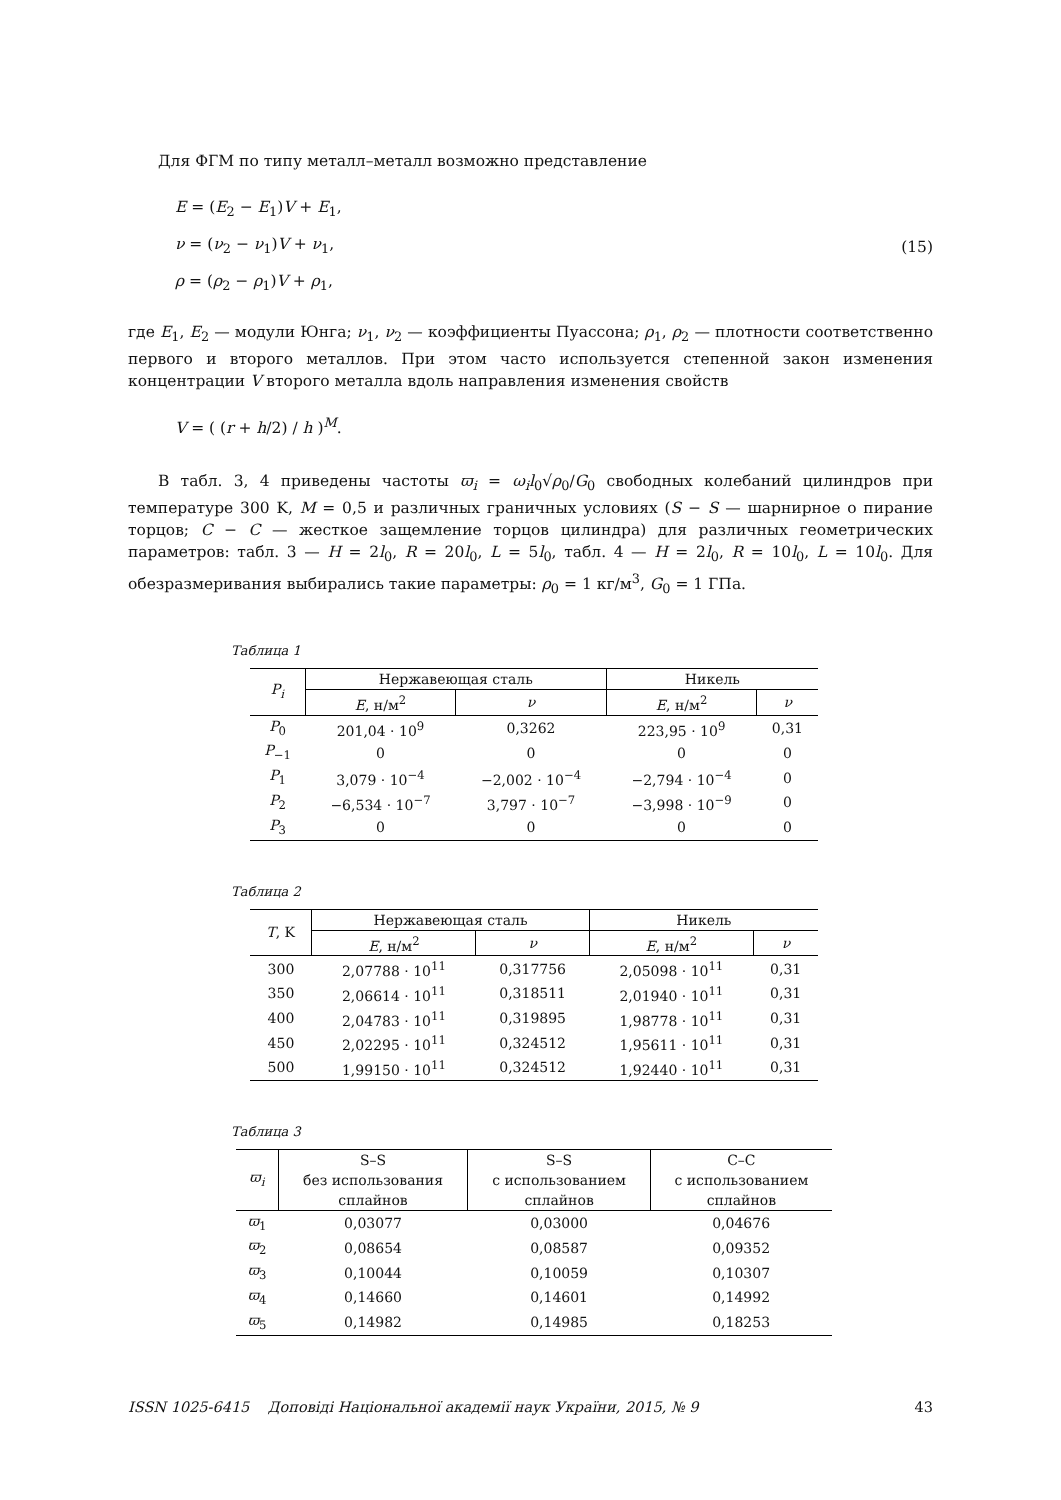Для ФГМ по типу металл–металл возможно представление
E = (E<sub>2</sub> − E<sub>1</sub>)V + E<sub>1</sub>,
ν = (ν<sub>2</sub> − ν<sub>1</sub>)V + ν<sub>1</sub>,
ρ = (ρ<sub>2</sub> − ρ<sub>1</sub>)V + ρ<sub>1</sub>,
(15)
где E<sub>1</sub>, E<sub>2</sub> — модули Юнга; ν<sub>1</sub>, ν<sub>2</sub> — коэффициенты Пуассона; ρ<sub>1</sub>, ρ<sub>2</sub> — плотности соответственно первого и второго металлов. При этом часто используется степенной закон изменения концентрации V второго металла вдоль направления изменения свойств
V = ( (r + h/2) / h )<sup>M</sup>.
В табл. 3, 4 приведены частоты ϖ<sub>i</sub> = ω<sub>i</sub>l<sub>0</sub>√ρ<sub>0</sub>/G<sub>0</sub> свободных колебаний цилиндров при температуре 300 K, M = 0,5 и различных граничных условиях (S − S — шарнирное о пирание торцов; C − C — жесткое защемление торцов цилиндра) для различных геометрических параметров: табл. 3 — H = 2l<sub>0</sub>, R = 20l<sub>0</sub>, L = 5l<sub>0</sub>, табл. 4 — H = 2l<sub>0</sub>, R = 10l<sub>0</sub>, L = 10l<sub>0</sub>. Для обезразмеривания выбирались такие параметры: ρ<sub>0</sub> = 1 кг/м<sup>3</sup>, G<sub>0</sub> = 1 ГПа.
Таблица 1
| P<sub>i</sub> | Нержавеющая сталь | | Никель | |
| --- | --- | --- | --- | --- |
| | E , н/м<sup>2</sup> | ν | E , н/м<sup>2</sup> | ν |
| P<sub>0</sub> | 201,04 · 10<sup>9</sup> | 0,3262 | 223,95 · 10<sup>9</sup> | 0,31 |
| P<sub>−1</sub> | 0 | 0 | 0 | 0 |
| P<sub>1</sub> | 3,079 · 10<sup>−4</sup> | −2,002 · 10<sup>−4</sup> | −2,794 · 10<sup>−4</sup> | 0 |
| P<sub>2</sub> | −6,534 · 10<sup>−7</sup> | 3,797 · 10<sup>−7</sup> | −3,998 · 10<sup>−9</sup> | 0 |
| P<sub>3</sub> | 0 | 0 | 0 | 0 |
Таблица 2
| T , K | Нержавеющая сталь | | Никель | |
| --- | --- | --- | --- | --- |
| | E , н/м<sup>2</sup> | ν | E , н/м<sup>2</sup> | ν |
| 300 | 2,07788 · 10<sup>11</sup> | 0,317756 | 2,05098 · 10<sup>11</sup> | 0,31 |
| 350 | 2,06614 · 10<sup>11</sup> | 0,318511 | 2,01940 · 10<sup>11</sup> | 0,31 |
| 400 | 2,04783 · 10<sup>11</sup> | 0,319895 | 1,98778 · 10<sup>11</sup> | 0,31 |
| 450 | 2,02295 · 10<sup>11</sup> | 0,324512 | 1,95611 · 10<sup>11</sup> | 0,31 |
| 500 | 1,99150 · 10<sup>11</sup> | 0,324512 | 1,92440 · 10<sup>11</sup> | 0,31 |
Таблица 3
| ϖ<sub>i</sub> | S–S без использования сплайнов | S–S с использованием сплайнов | C–C с использованием сплайнов |
| --- | --- | --- | --- |
| ϖ<sub>1</sub> | 0,03077 | 0,03000 | 0,04676 |
| ϖ<sub>2</sub> | 0,08654 | 0,08587 | 0,09352 |
| ϖ<sub>3</sub> | 0,10044 | 0,10059 | 0,10307 |
| ϖ<sub>4</sub> | 0,14660 | 0,14601 | 0,14992 |
| ϖ<sub>5</sub> | 0,14982 | 0,14985 | 0,18253 |
ISSN 1025-6415 Доповіді Національної академії наук України, 2015, № 9 43